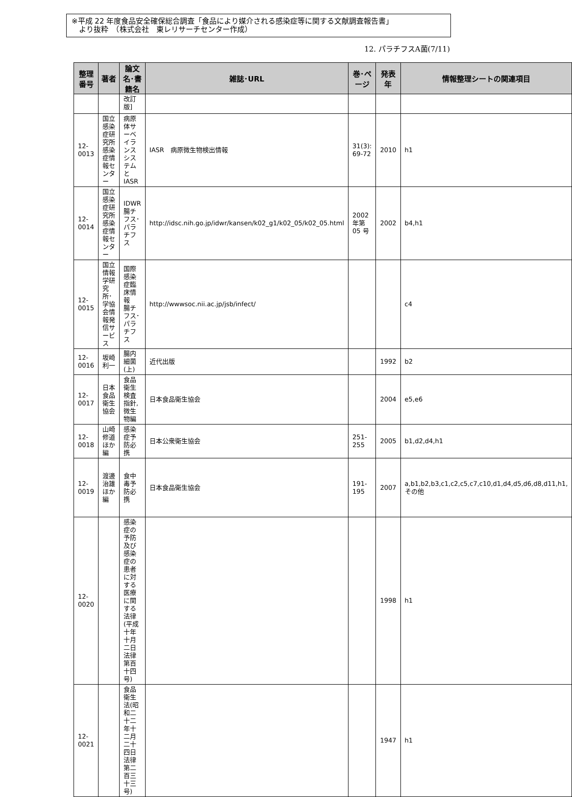※平成 22 年度食品安全確保総合調査「食品により媒介される感染症等に関する文献調査報告書」
　より抜粋　（株式会社　東レリサーチセンター作成）
12. パラチフスA菌(7/11)
| 整理番号 | 著者 | 論文名･書籍名 | 雑誌･URL | 巻･ページ | 発表年 | 情報整理シートの関連項目 |
| --- | --- | --- | --- | --- | --- | --- |
| | | 改訂版] | | | | |
| 12-0013 | 国立感染症研究所 感染症情報センター | 病原体サーベイランスシステムとIASR | IASR 病原微生物検出情報 | 31(3): 69-72 | 2010 | h1 |
| 12-0014 | 国立感染症研究所感染症情報センター | IDWR 腸チフス･パラチフス | http://idsc.nih.go.jp/idwr/kansen/k02_g1/k02_05/k02_05.html | 2002 年第 05 号 | 2002 | b4,h1 |
| 12-0015 | 国立情報学研究所･学協会情報発信サービス | 国際感染症臨床情報 腸チフス･パラチフス | http://wwwsoc.nii.ac.jp/jsb/infect/ | | | c4 |
| 12-0016 | 坂崎利一 | 腸内細菌(上) | 近代出版 | | 1992 | b2 |
| 12-0017 | 日本食品衛生協会 | 食品衛生検査指針, 微生物編 | 日本食品衛生協会 | | 2004 | e5,e6 |
| 12-0018 | 山崎修道ほか編 | 感染症予防必携 | 日本公衆衛生協会 | 251-255 | 2005 | b1,d2,d4,h1 |
| 12-0019 | 渡邊治雄ほか編 | 食中毒予防必携 | 日本食品衛生協会 | 191-195 | 2007 | a,b1,b2,b3,c1,c2,c5,c7,c10,d1,d4,d5,d6,d8,d11,h1, その他 |
| 12-0020 | | 感染症の予防及び感染症の患者に対する医療に関する法律(平成十年十月二日法律第百十四号) | | | 1998 | h1 |
| 12-0021 | | 食品衛生法(昭和二十二年十二月二十四日法律第二百三十三号) | | | 1947 | h1 |